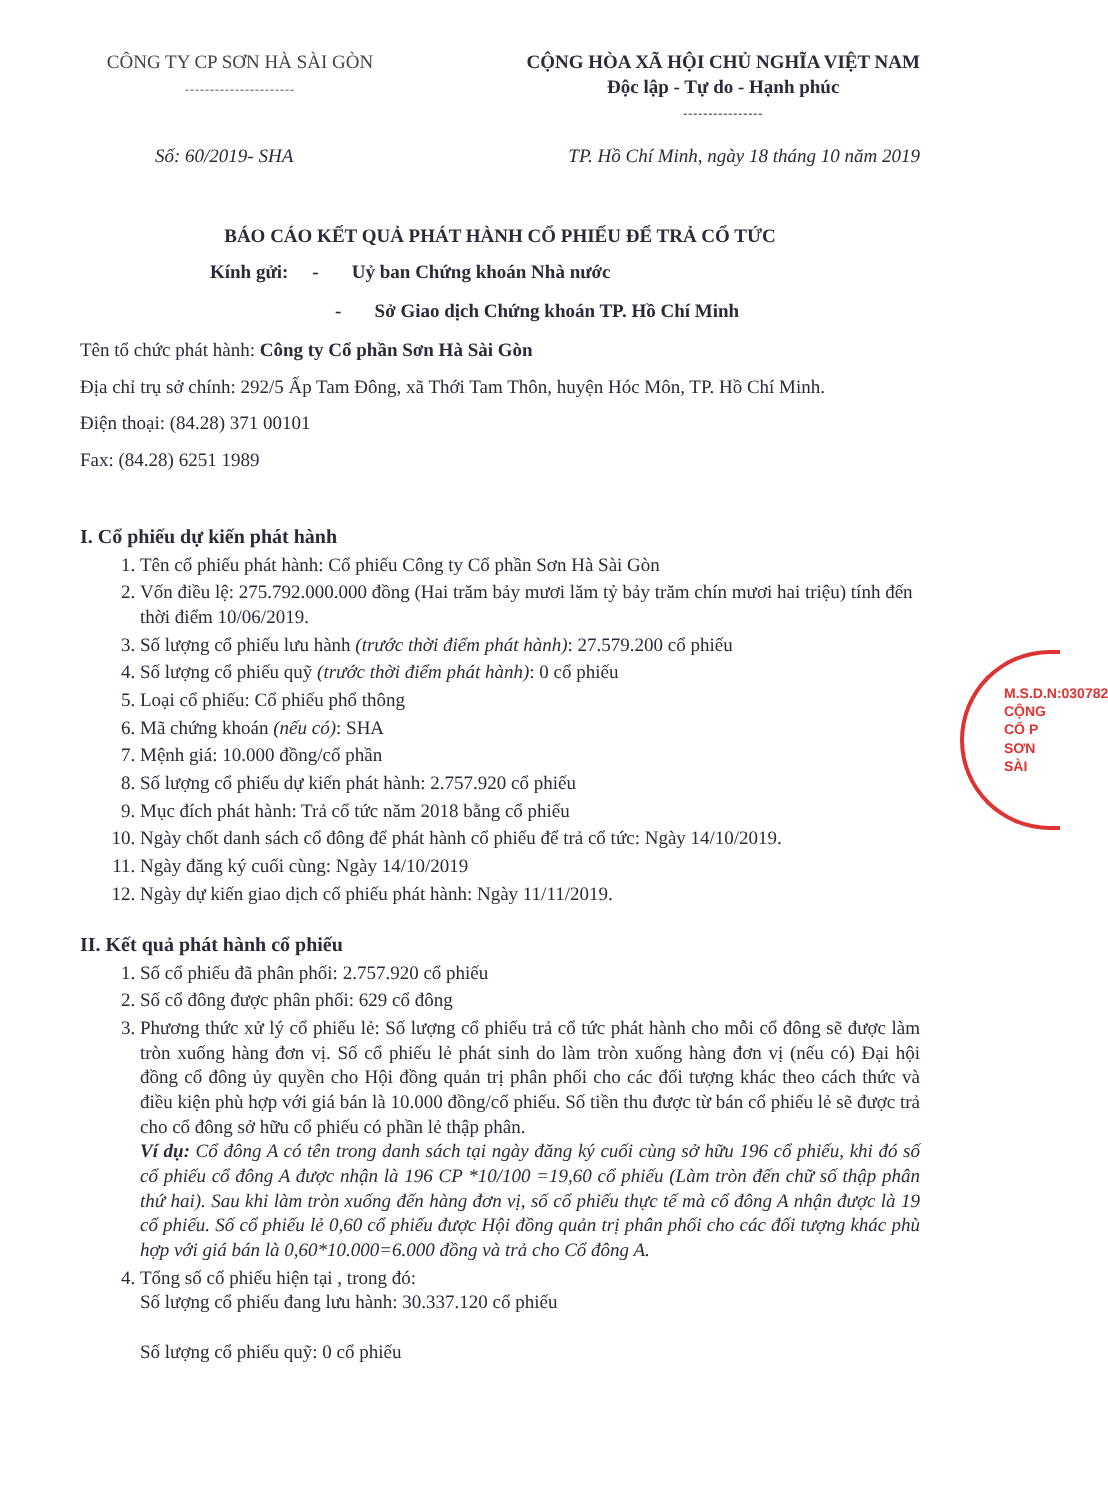CÔNG TY CP SƠN HÀ SÀI GÒN
----------------------
CỘNG HÒA XÃ HỘI CHỦ NGHĨA VIỆT NAM
Độc lập - Tự do - Hạnh phúc
----------------
Số: 60/2019- SHA TP. Hồ Chí Minh, ngày 18 tháng 10 năm 2019
BÁO CÁO KẾT QUẢ PHÁT HÀNH CỔ PHIẾU ĐỂ TRẢ CỔ TỨC
Kính gửi: - Uỷ ban Chứng khoán Nhà nước
- Sở Giao dịch Chứng khoán TP. Hồ Chí Minh
Tên tổ chức phát hành: Công ty Cổ phần Sơn Hà Sài Gòn
Địa chỉ trụ sở chính: 292/5 Ấp Tam Đông, xã Thới Tam Thôn, huyện Hóc Môn, TP. Hồ Chí Minh.
Điện thoại: (84.28) 371 00101
Fax: (84.28) 6251 1989
I. Cổ phiếu dự kiến phát hành
1. Tên cổ phiếu phát hành: Cổ phiếu Công ty Cổ phần Sơn Hà Sài Gòn
2. Vốn điều lệ: 275.792.000.000 đồng (Hai trăm bảy mươi lăm tỷ bảy trăm chín mươi hai triệu) tính đến thời điểm 10/06/2019.
3. Số lượng cổ phiếu lưu hành (trước thời điểm phát hành): 27.579.200 cổ phiếu
4. Số lượng cổ phiếu quỹ (trước thời điểm phát hành): 0 cổ phiếu
5. Loại cổ phiếu: Cổ phiếu phổ thông
6. Mã chứng khoán (nếu có): SHA
7. Mệnh giá: 10.000 đồng/cổ phần
8. Số lượng cổ phiếu dự kiến phát hành: 2.757.920 cổ phiếu
9. Mục đích phát hành: Trả cổ tức năm 2018 bằng cổ phiếu
10. Ngày chốt danh sách cổ đông để phát hành cổ phiếu để trả cổ tức: Ngày 14/10/2019.
11. Ngày đăng ký cuối cùng: Ngày 14/10/2019
12. Ngày dự kiến giao dịch cổ phiếu phát hành: Ngày 11/11/2019.
II. Kết quả phát hành cổ phiếu
1. Số cổ phiếu đã phân phối: 2.757.920 cổ phiếu
2. Số cổ đông được phân phối: 629 cổ đông
3. Phương thức xử lý cổ phiếu lẻ: Số lượng cổ phiếu trả cổ tức phát hành cho mỗi cổ đông sẽ được làm tròn xuống hàng đơn vị. Số cổ phiếu lẻ phát sinh do làm tròn xuống hàng đơn vị (nếu có) Đại hội đồng cổ đông ủy quyền cho Hội đồng quản trị phân phối cho các đối tượng khác theo cách thức và điều kiện phù hợp với giá bán là 10.000 đồng/cổ phiếu. Số tiền thu được từ bán cổ phiếu lẻ sẽ được trả cho cổ đông sở hữu cổ phiếu có phần lẻ thập phân.
Ví dụ: Cổ đông A có tên trong danh sách tại ngày đăng ký cuối cùng sở hữu 196 cổ phiếu, khi đó số cổ phiếu cổ đông A được nhận là 196 CP *10/100 =19,60 cổ phiếu (Làm tròn đến chữ số thập phân thứ hai). Sau khi làm tròn xuống đến hàng đơn vị, số cổ phiếu thực tế mà cổ đông A nhận được là 19 cổ phiếu. Số cổ phiếu lẻ 0,60 cổ phiếu được Hội đồng quản trị phân phối cho các đối tượng khác phù hợp với giá bán là 0,60*10.000=6.000 đồng và trả cho Cổ đông A.
4. Tổng số cổ phiếu hiện tại , trong đó:
Số lượng cổ phiếu đang lưu hành: 30.337.120 cổ phiếu
Số lượng cổ phiếu quỹ: 0 cổ phiếu
M.S.D.N:030782
CỘNG
CỔ P
SƠN
SÀI